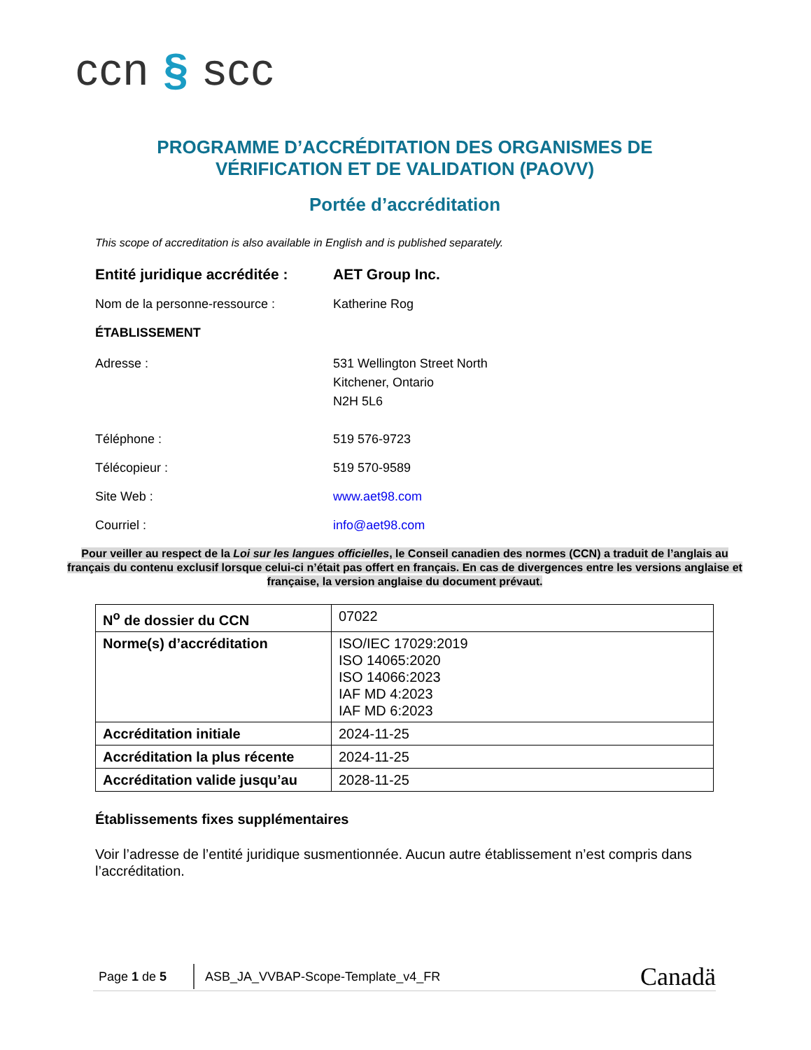ccn § scc
PROGRAMME D’ACCRÉDITATION DES ORGANISMES DE VÉRIFICATION ET DE VALIDATION (PAOVV)
Portée d’accréditation
This scope of accreditation is also available in English and is published separately.
Entité juridique accréditée :
AET Group Inc.
Nom de la personne-ressource : Katherine Rog
ÉTABLISSEMENT
Adresse : 531 Wellington Street North
Kitchener, Ontario
N2H 5L6
Téléphone : 519 576-9723
Télécopieur : 519 570-9589
Site Web : www.aet98.com
Courriel : info@aet98.com
Pour veiller au respect de la Loi sur les langues officielles, le Conseil canadien des normes (CCN) a traduit de l’anglais au français du contenu exclusif lorsque celui-ci n’était pas offert en français. En cas de divergences entre les versions anglaise et française, la version anglaise du document prévaut.
| N<sup>o</sup> de dossier du CCN | 07022 |
| Norme(s) d’accréditation | ISO/IEC 17029:2019 ISO 14065:2020 ISO 14066:2023 IAF MD 4:2023 IAF MD 6:2023 |
| Accréditation initiale | 2024-11-25 |
| Accréditation la plus récente | 2024-11-25 |
| Accréditation valide jusqu’au | 2028-11-25 |
Établissements fixes supplémentaires
Voir l’adresse de l’entité juridique susmentionnée. Aucun autre établissement n’est compris dans l’accréditation.
Page 1 de 5
ASB_JA_VVBAP-Scope-Template_v4_FR
Canadä